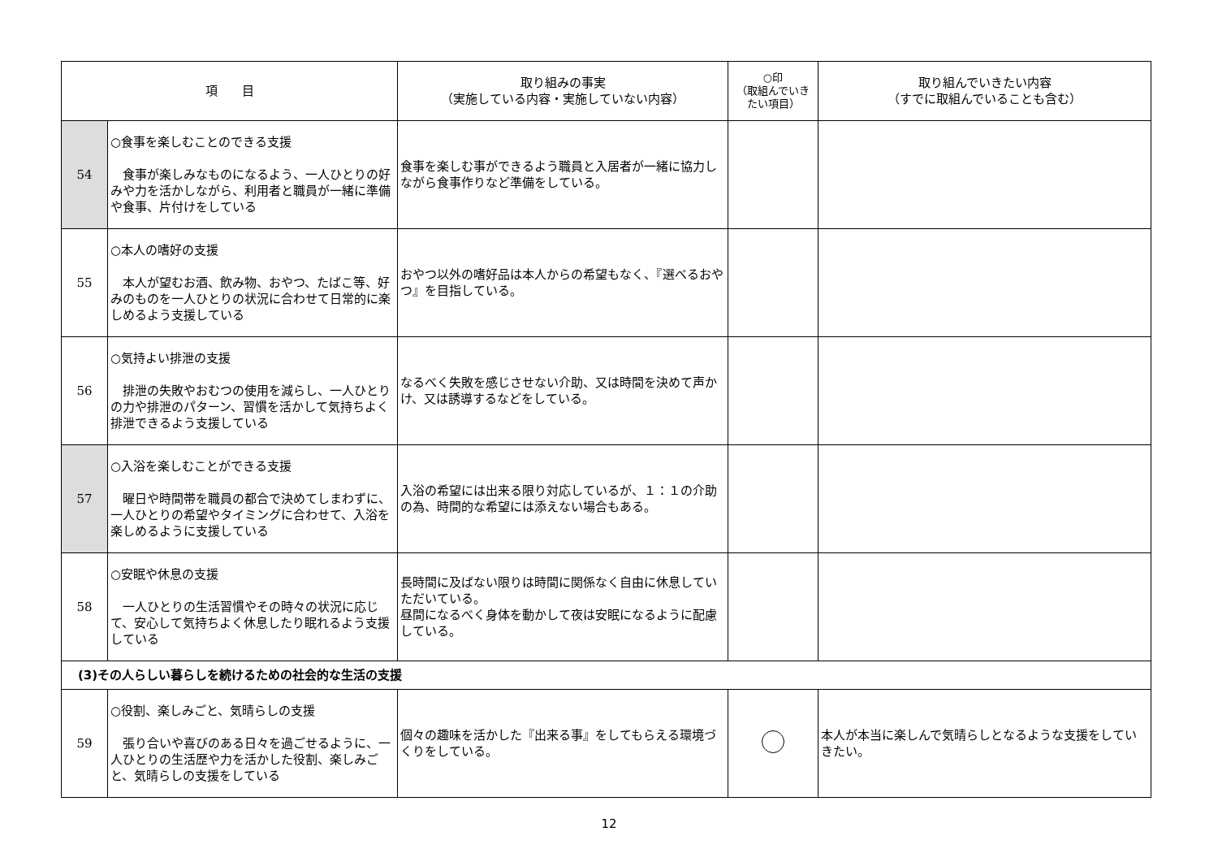| 項 目 | | 取り組みの事実 （実施している内容・実施していない内容） | ○印 （取組んでいき たい項目） | 取り組んでいきたい内容 （すでに取組んでいることも含む） |
| --- | --- | --- | --- | --- |
| 54 | ○食事を楽しむことのできる支援 食事が楽しみなものになるよう、一人ひとりの好みや力を活かしながら、利用者と職員が一緒に準備や食事、片付けをしている | 食事を楽しむ事ができるよう職員と入居者が一緒に協力しながら食事作りなど準備をしている。 | | |
| 55 | ○本人の嗜好の支援 本人が望むお酒、飲み物、おやつ、たばこ等、好みのものを一人ひとりの状況に合わせて日常的に楽しめるよう支援している | おやつ以外の嗜好品は本人からの希望もなく、『選べるおやつ』を目指している。 | | |
| 56 | ○気持よい排泄の支援 排泄の失敗やおむつの使用を減らし、一人ひとりの力や排泄のパターン、習慣を活かして気持ちよく排泄できるよう支援している | なるべく失敗を感じさせない介助、又は時間を決めて声かけ、又は誘導するなどをしている。 | | |
| 57 | ○入浴を楽しむことができる支援 曜日や時間帯を職員の都合で決めてしまわずに、一人ひとりの希望やタイミングに合わせて、入浴を楽しめるように支援している | 入浴の希望には出来る限り対応しているが、１：１の介助の為、時間的な希望には添えない場合もある。 | | |
| 58 | ○安眠や休息の支援 一人ひとりの生活習慣やその時々の状況に応じて、安心して気持ちよく休息したり眠れるよう支援している | 長時間に及ばない限りは時間に関係なく自由に休息していただいている。 昼間になるべく身体を動かして夜は安眠になるように配慮している。 | | |
| (3)その人らしい暮らしを続けるための社会的な生活の支援 | | | | |
| 59 | ○役割、楽しみごと、気晴らしの支援 張り合いや喜びのある日々を過ごせるように、一人ひとりの生活歴や力を活かした役割、楽しみごと、気晴らしの支援をしている | 個々の趣味を活かした『出来る事』をしてもらえる環境づくりをしている。 | | 本人が本当に楽しんで気晴らしとなるような支援をしていきたい。 |
12